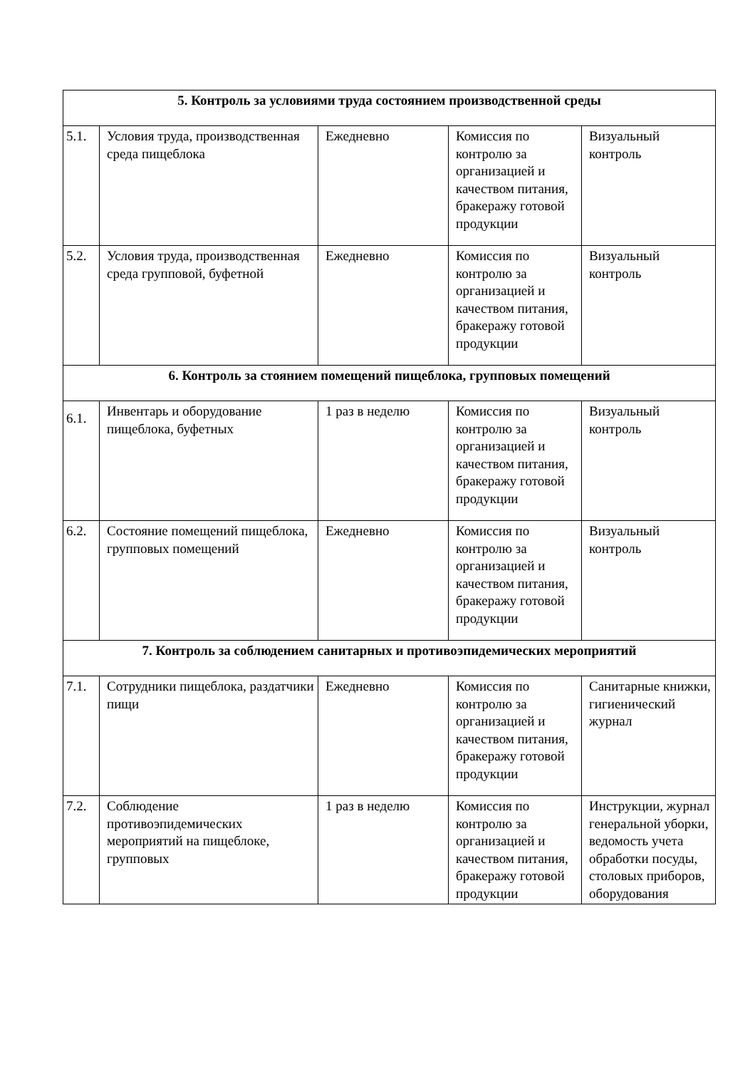| 5. Контроль за условиями труда состоянием производственной среды | | | | |
| --- | --- | --- | --- | --- |
| 5.1. | Условия труда, производственная среда пищеблока | Ежедневно | Комиссия по контролю за организацией и качеством питания, бракеражу готовой продукции | Визуальный контроль |
| 5.2. | Условия труда, производственная среда групповой, буфетной | Ежедневно | Комиссия по контролю за организацией и качеством питания, бракеражу готовой продукции | Визуальный контроль |
| 6. Контроль за стоянием помещений пищеблока, групповых помещений | | | | |
| 6.1. | Инвентарь и оборудование пищеблока, буфетных | 1 раз в неделю | Комиссия по контролю за организацией и качеством питания, бракеражу готовой продукции | Визуальный контроль |
| 6.2. | Состояние помещений пищеблока, групповых помещений | Ежедневно | Комиссия по контролю за организацией и качеством питания, бракеражу готовой продукции | Визуальный контроль |
| 7. Контроль за соблюдением санитарных и противоэпидемических мероприятий | | | | |
| 7.1. | Сотрудники пищеблока, раздатчики пищи | Ежедневно | Комиссия по контролю за организацией и качеством питания, бракеражу готовой продукции | Санитарные книжки, гигиенический журнал |
| 7.2. | Соблюдение противоэпидемических мероприятий на пищеблоке, групповых | 1 раз в неделю | Комиссия по контролю за организацией и качеством питания, бракеражу готовой продукции | Инструкции, журнал генеральной уборки, ведомость учета обработки посуды, столовых приборов, оборудования |